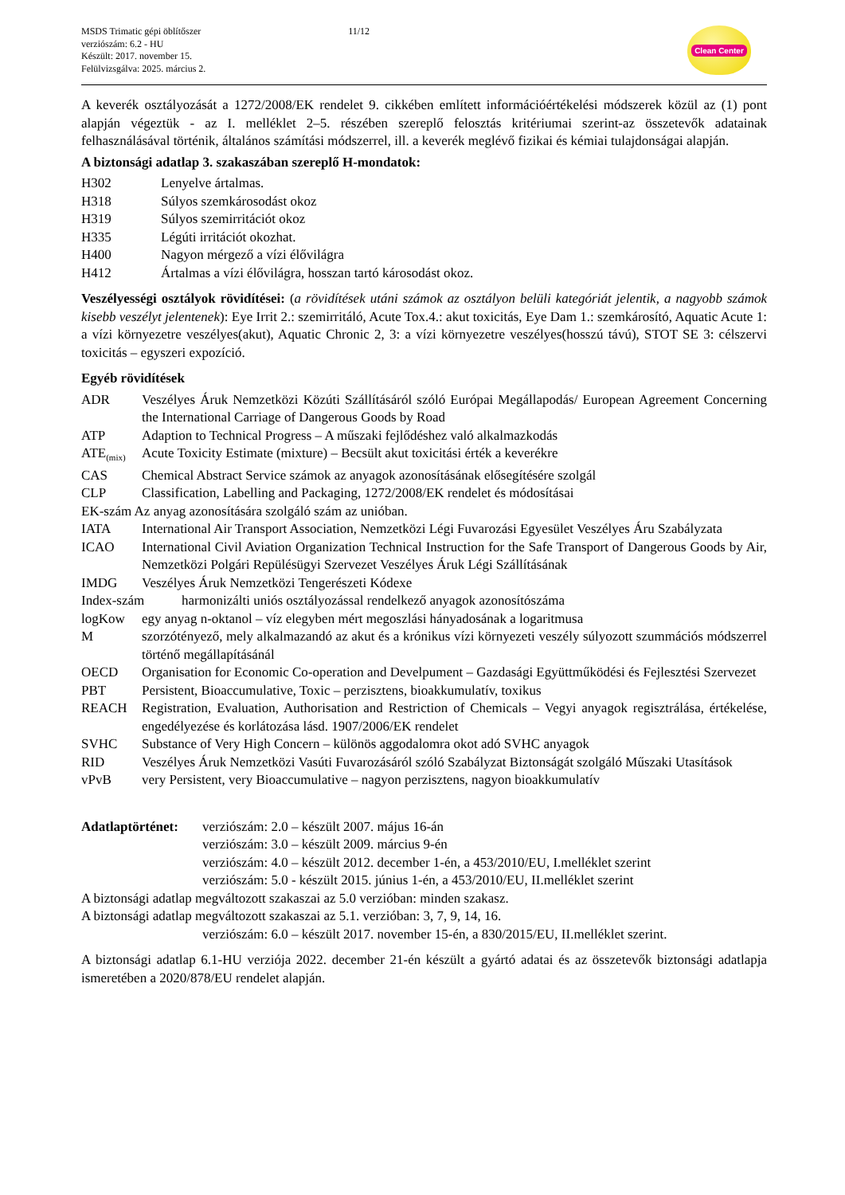MSDS Trimatic gépi öblítőszer
verziószám: 6.2 - HU
Készült: 2017. november 15.
Felülvizsgálva: 2025. március 2.
11/12
Clean Center
A keverék osztályozását a 1272/2008/EK rendelet 9. cikkében említett információértékelési módszerek közül az (1) pont alapján végeztük - az I. melléklet 2–5. részében szereplő felosztás kritériumai szerint-az összetevők adatainak felhasználásával történik, általános számítási módszerrel, ill. a keverék meglévő fizikai és kémiai tulajdonságai alapján.
A biztonsági adatlap 3. szakaszában szereplő H-mondatok:
H302 Lenyelve ártalmas.
H318 Súlyos szemkárosodást okoz
H319 Súlyos szemirritációt okoz
H335 Légúti irritációt okozhat.
H400 Nagyon mérgező a vízi élővilágra
H412 Ártalmas a vízi élővilágra, hosszan tartó károsodást okoz.
Veszélyességi osztályok rövidítései: (a rövidítések utáni számok az osztályon belüli kategóriát jelentik, a nagyobb számok kisebb veszélyt jelentenek): Eye Irrit 2.: szemirritáló, Acute Tox.4.: akut toxicitás, Eye Dam 1.: szemkárosító, Aquatic Acute 1: a vízi környezetre veszélyes(akut), Aquatic Chronic 2, 3: a vízi környezetre veszélyes(hosszú távú), STOT SE 3: célszervi toxicitás – egyszeri expozíció.
Egyéb rövidítések
ADR Veszélyes Áruk Nemzetközi Közúti Szállításáról szóló Európai Megállapodás/ European Agreement Concerning the International Carriage of Dangerous Goods by Road
ATP Adaption to Technical Progress – A műszaki fejlődéshez való alkalmazkodás
ATE<sub>(mix)</sub> Acute Toxicity Estimate (mixture) – Becsült akut toxicitási érték a keverékre
CAS Chemical Abstract Service számok az anyagok azonosításának elősegítésére szolgál
CLP Classification, Labelling and Packaging, 1272/2008/EK rendelet és módosításai
EK-szám Az anyag azonosítására szolgáló szám az unióban.
IATA International Air Transport Association, Nemzetközi Légi Fuvarozási Egyesület Veszélyes Áru Szabályzata
ICAO International Civil Aviation Organization Technical Instruction for the Safe Transport of Dangerous Goods by Air, Nemzetközi Polgári Repülésügyi Szervezet Veszélyes Áruk Légi Szállításának
IMDG Veszélyes Áruk Nemzetközi Tengerészeti Kódexe
Index-szám harmonizálti uniós osztályozással rendelkező anyagok azonosítószáma
logKow egy anyag n-oktanol – víz elegyben mért megoszlási hányadosának a logaritmusa
Mszorzótényező, mely alkalmazandó az akut és a krónikus vízi környezeti veszély súlyozott szummációs módszerrel történő megállapításánál
OECD Organisation for Economic Co-operation and Develpument – Gazdasági Együttműködési és Fejlesztési Szervezet
PBT Persistent, Bioaccumulative, Toxic – perzisztens, bioakkumulatív, toxikus
REACH Registration, Evaluation, Authorisation and Restriction of Chemicals – Vegyi anyagok regisztrálása, értékelése, engedélyezése és korlátozása lásd. 1907/2006/EK rendelet
SVHC Substance of Very High Concern – különös aggodalomra okot adó SVHC anyagok
RID Veszélyes Áruk Nemzetközi Vasúti Fuvarozásáról szóló Szabályzat Biztonságát szolgáló Műszaki Utasítások
vPvB very Persistent, very Bioaccumulative – nagyon perzisztens, nagyon bioakkumulatív
Adatlaptörténet: verziószám: 2.0 – készült 2007. május 16-án
verziószám: 3.0 – készült 2009. március 9-én
verziószám: 4.0 – készült 2012. december 1-én, a 453/2010/EU, I.melléklet szerint
verziószám: 5.0 - készült 2015. június 1-én, a 453/2010/EU, II.melléklet szerint
A biztonsági adatlap megváltozott szakaszai az 5.0 verzióban: minden szakasz.
A biztonsági adatlap megváltozott szakaszai az 5.1. verzióban: 3, 7, 9, 14, 16.
verziószám: 6.0 – készült 2017. november 15-én, a 830/2015/EU, II.melléklet szerint.
A biztonsági adatlap 6.1-HU verziója 2022. december 21-én készült a gyártó adatai és az összetevők biztonsági adatlapja ismeretében a 2020/878/EU rendelet alapján.